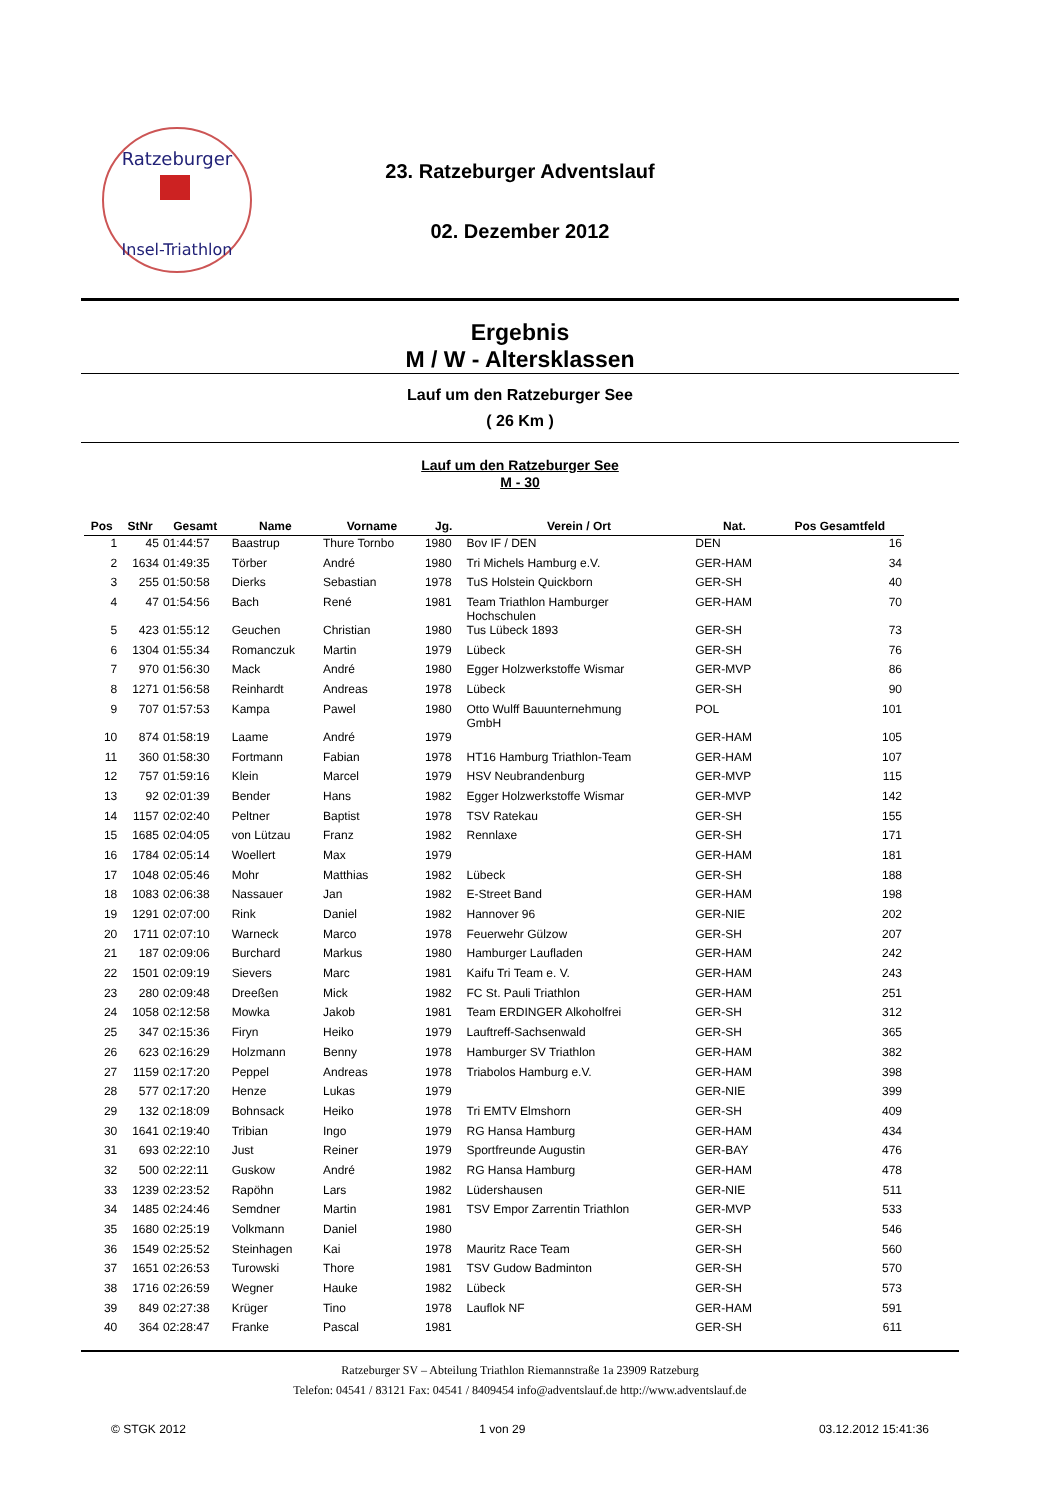Ratzeburger
Insel-Triathlon
23. Ratzeburger Adventslauf
02. Dezember 2012
Ergebnis
M / W - Altersklassen
Lauf um den Ratzeburger See
( 26 Km )
Lauf um den Ratzeburger See
M - 30
| Pos | StNr | Gesamt | Name | Vorname | Jg. | Verein / Ort | Nat. | Pos Gesamtfeld |
| --- | --- | --- | --- | --- | --- | --- | --- | --- |
| 1 | 45 | 01:44:57 | Baastrup | Thure Tornbo | 1980 | Bov IF / DEN | DEN | 16 |
| 2 | 1634 | 01:49:35 | Törber | André | 1980 | Tri Michels Hamburg e.V. | GER-HAM | 34 |
| 3 | 255 | 01:50:58 | Dierks | Sebastian | 1978 | TuS Holstein Quickborn | GER-SH | 40 |
| 4 | 47 | 01:54:56 | Bach | René | 1981 | Team Triathlon Hamburger Hochschulen | GER-HAM | 70 |
| 5 | 423 | 01:55:12 | Geuchen | Christian | 1980 | Tus Lübeck 1893 | GER-SH | 73 |
| 6 | 1304 | 01:55:34 | Romanczuk | Martin | 1979 | Lübeck | GER-SH | 76 |
| 7 | 970 | 01:56:30 | Mack | André | 1980 | Egger Holzwerkstoffe Wismar | GER-MVP | 86 |
| 8 | 1271 | 01:56:58 | Reinhardt | Andreas | 1978 | Lübeck | GER-SH | 90 |
| 9 | 707 | 01:57:53 | Kampa | Pawel | 1980 | Otto Wulff Bauunternehmung GmbH | POL | 101 |
| 10 | 874 | 01:58:19 | Laame | André | 1979 | | GER-HAM | 105 |
| 11 | 360 | 01:58:30 | Fortmann | Fabian | 1978 | HT16 Hamburg Triathlon-Team | GER-HAM | 107 |
| 12 | 757 | 01:59:16 | Klein | Marcel | 1979 | HSV Neubrandenburg | GER-MVP | 115 |
| 13 | 92 | 02:01:39 | Bender | Hans | 1982 | Egger Holzwerkstoffe Wismar | GER-MVP | 142 |
| 14 | 1157 | 02:02:40 | Peltner | Baptist | 1978 | TSV Ratekau | GER-SH | 155 |
| 15 | 1685 | 02:04:05 | von Lützau | Franz | 1982 | Rennlaxe | GER-SH | 171 |
| 16 | 1784 | 02:05:14 | Woellert | Max | 1979 | | GER-HAM | 181 |
| 17 | 1048 | 02:05:46 | Mohr | Matthias | 1982 | Lübeck | GER-SH | 188 |
| 18 | 1083 | 02:06:38 | Nassauer | Jan | 1982 | E-Street Band | GER-HAM | 198 |
| 19 | 1291 | 02:07:00 | Rink | Daniel | 1982 | Hannover 96 | GER-NIE | 202 |
| 20 | 1711 | 02:07:10 | Warneck | Marco | 1978 | Feuerwehr Gülzow | GER-SH | 207 |
| 21 | 187 | 02:09:06 | Burchard | Markus | 1980 | Hamburger Laufladen | GER-HAM | 242 |
| 22 | 1501 | 02:09:19 | Sievers | Marc | 1981 | Kaifu Tri Team e. V. | GER-HAM | 243 |
| 23 | 280 | 02:09:48 | Dreeßen | Mick | 1982 | FC St. Pauli Triathlon | GER-HAM | 251 |
| 24 | 1058 | 02:12:58 | Mowka | Jakob | 1981 | Team ERDINGER Alkoholfrei | GER-SH | 312 |
| 25 | 347 | 02:15:36 | Firyn | Heiko | 1979 | Lauftreff-Sachsenwald | GER-SH | 365 |
| 26 | 623 | 02:16:29 | Holzmann | Benny | 1978 | Hamburger SV Triathlon | GER-HAM | 382 |
| 27 | 1159 | 02:17:20 | Peppel | Andreas | 1978 | Triabolos Hamburg e.V. | GER-HAM | 398 |
| 28 | 577 | 02:17:20 | Henze | Lukas | 1979 | | GER-NIE | 399 |
| 29 | 132 | 02:18:09 | Bohnsack | Heiko | 1978 | Tri EMTV Elmshorn | GER-SH | 409 |
| 30 | 1641 | 02:19:40 | Tribian | Ingo | 1979 | RG Hansa Hamburg | GER-HAM | 434 |
| 31 | 693 | 02:22:10 | Just | Reiner | 1979 | Sportfreunde Augustin | GER-BAY | 476 |
| 32 | 500 | 02:22:11 | Guskow | André | 1982 | RG Hansa Hamburg | GER-HAM | 478 |
| 33 | 1239 | 02:23:52 | Rapöhn | Lars | 1982 | Lüdershausen | GER-NIE | 511 |
| 34 | 1485 | 02:24:46 | Semdner | Martin | 1981 | TSV Empor Zarrentin Triathlon | GER-MVP | 533 |
| 35 | 1680 | 02:25:19 | Volkmann | Daniel | 1980 | | GER-SH | 546 |
| 36 | 1549 | 02:25:52 | Steinhagen | Kai | 1978 | Mauritz Race Team | GER-SH | 560 |
| 37 | 1651 | 02:26:53 | Turowski | Thore | 1981 | TSV Gudow Badminton | GER-SH | 570 |
| 38 | 1716 | 02:26:59 | Wegner | Hauke | 1982 | Lübeck | GER-SH | 573 |
| 39 | 849 | 02:27:38 | Krüger | Tino | 1978 | Lauflok NF | GER-HAM | 591 |
| 40 | 364 | 02:28:47 | Franke | Pascal | 1981 | | GER-SH | 611 |
Ratzeburger SV – Abteilung Triathlon Riemannstraße 1a 23909 Ratzeburg
Telefon: 04541 / 83121 Fax: 04541 / 8409454 info@adventslauf.de http://www.adventslauf.de
© STGK 2012 1 von 29 03.12.2012 15:41:36